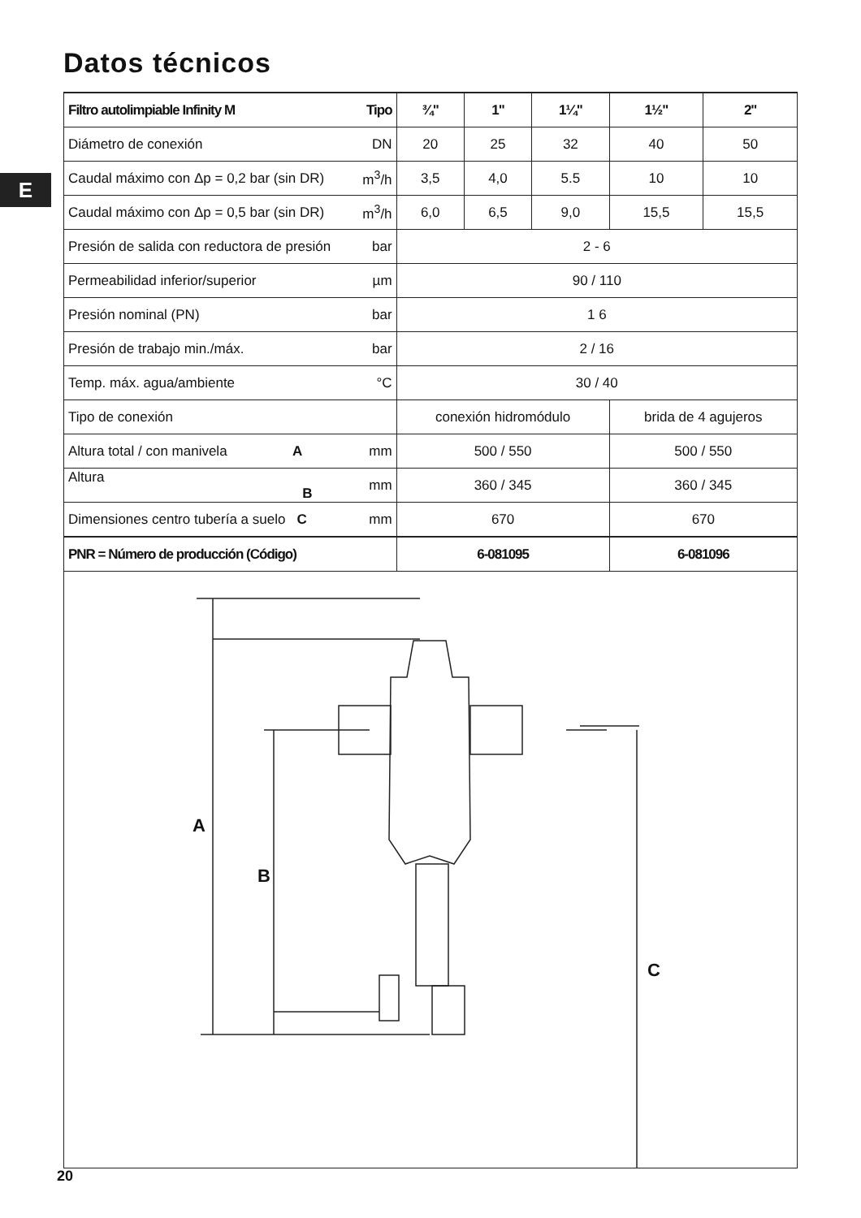Datos técnicos
E
| Filtro autolimpiable Infinity M | Tipo | ¾" | 1" | 1¼" | 1½" | 2" |
| --- | --- | --- | --- | --- | --- | --- |
| Diámetro de conexión | DN | 20 | 25 | 32 | 40 | 50 |
| Caudal máximo con Δp = 0,2 bar (sin DR) | m<sup>3</sup>/h | 3,5 | 4,0 | 5.5 | 10 | 10 |
| Caudal máximo con Δp = 0,5 bar (sin DR) | m<sup>3</sup>/h | 6,0 | 6,5 | 9,0 | 15,5 | 15,5 |
| Presión de salida con reductora de presión | bar | 2 - 6 | | | | |
| Permeabilidad inferior/superior | µm | 90 / 110 | | | | |
| Presión nominal (PN) | bar | 1 6 | | | | |
| Presión de trabajo min./máx. | bar | 2 / 16 | | | | |
| Temp. máx. agua/ambiente | °C | 30 / 40 | | | | |
| Tipo de conexión | | conexión hidromódulo | | | brida de 4 agujeros | |
| Altura total / con manivela A | mm | 500 / 550 | | | 500 / 550 | |
| Altura B | mm | 360 / 345 | | | 360 / 345 | |
| Dimensiones centro tubería a suelo C | mm | 670 | | | 670 | |
| PNR = Número de producción (Código) | | 6-081095 | | | 6-081096 | |
A
B
C
20